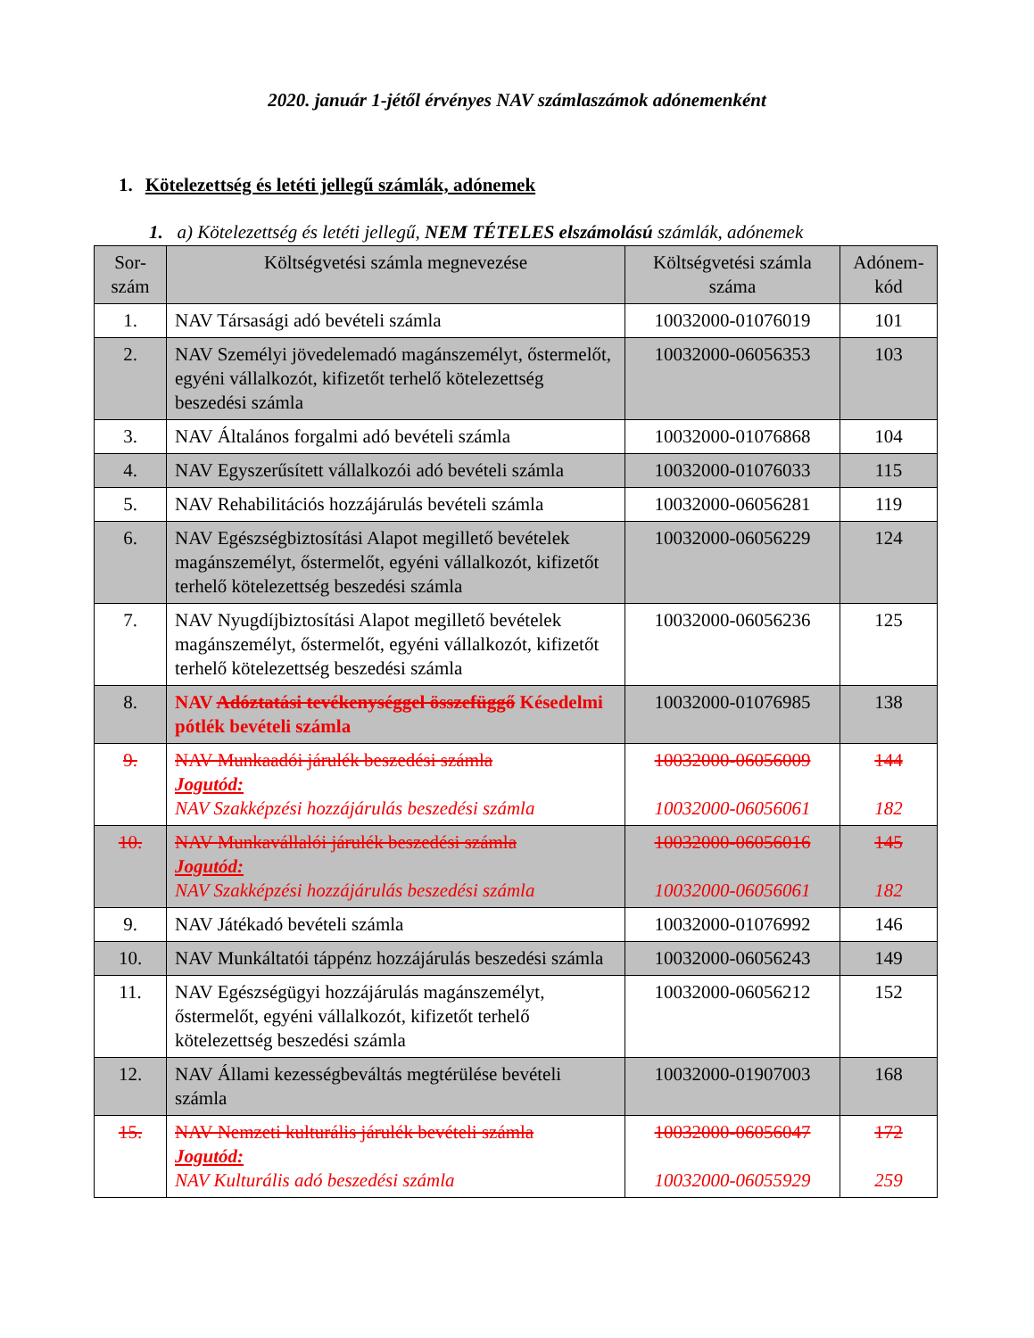2020. január 1-jétől érvényes NAV számlaszámok adónemenként
1. Kötelezettség és letéti jellegű számlák, adónemek
1. a) Kötelezettség és letéti jellegű, NEM TÉTELES elszámolású számlák, adónemek
| Sor-szám | Költségvetési számla megnevezése | Költségvetési számla száma | Adónem-kód |
| --- | --- | --- | --- |
| 1. | NAV Társasági adó bevételi számla | 10032000-01076019 | 101 |
| 2. | NAV Személyi jövedelemadó magánszemélyt, őstermelőt, egyéni vállalkozót, kifizetőt terhelő kötelezettség beszedési számla | 10032000-06056353 | 103 |
| 3. | NAV Általános forgalmi adó bevételi számla | 10032000-01076868 | 104 |
| 4. | NAV Egyszerűsített vállalkozói adó bevételi számla | 10032000-01076033 | 115 |
| 5. | NAV Rehabilitációs hozzájárulás bevételi számla | 10032000-06056281 | 119 |
| 6. | NAV Egészségbiztosítási Alapot megillető bevételek magánszemélyt, őstermelőt, egyéni vállalkozót, kifizetőt terhelő kötelezettség beszedési számla | 10032000-06056229 | 124 |
| 7. | NAV Nyugdíjbiztosítási Alapot megillető bevételek magánszemélyt, őstermelőt, egyéni vállalkozót, kifizetőt terhelő kötelezettség beszedési számla | 10032000-06056236 | 125 |
| 8. | NAV Adóztatási tevékenységgel összefüggő Késedelmi pótlék bevételi számla | 10032000-01076985 | 138 |
| 9. | NAV Munkaadói járulék beszedési számla Jogutód: NAV Szakképzési hozzájárulás beszedési számla | 10032000-06056009 10032000-06056061 | 144 182 |
| 10. | NAV Munkavállalói járulék beszedési számla Jogutód: NAV Szakképzési hozzájárulás beszedési számla | 10032000-06056016 10032000-06056061 | 145 182 |
| 9. | NAV Játékadó bevételi számla | 10032000-01076992 | 146 |
| 10. | NAV Munkáltatói táppénz hozzájárulás beszedési számla | 10032000-06056243 | 149 |
| 11. | NAV Egészségügyi hozzájárulás magánszemélyt, őstermelőt, egyéni vállalkozót, kifizetőt terhelő kötelezettség beszedési számla | 10032000-06056212 | 152 |
| 12. | NAV Állami kezességbeváltás megtérülése bevételi számla | 10032000-01907003 | 168 |
| 15. | NAV Nemzeti kulturális járulék bevételi számla Jogutód: NAV Kulturális adó beszedési számla | 10032000-06056047 10032000-06055929 | 172 259 |